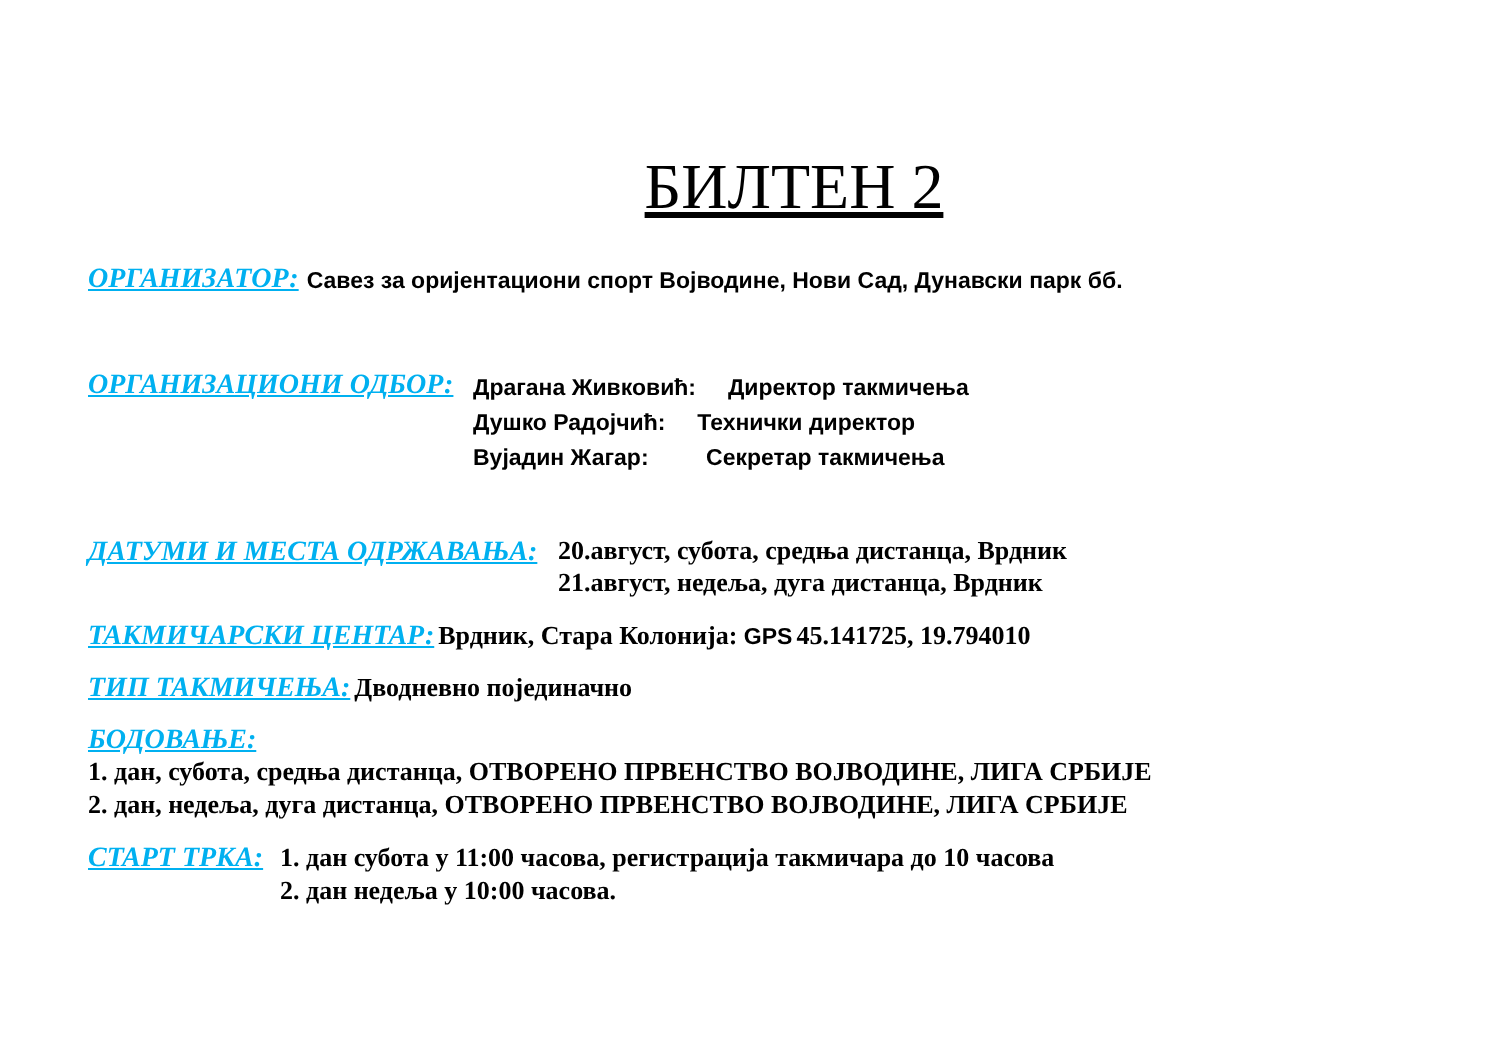БИЛТЕН 2
ОРГАНИЗАТОР: Савез за оријентациони спорт Војводине, Нови Сад, Дунавски парк бб.
ОРГАНИЗАЦИОНИ ОДБОР:
Драгана Живковић: Директор такмичења
Душко Радојчић: Технички директор
Вујадин Жагар: Секретар такмичења
ДАТУМИ И МЕСТА ОДРЖАВАЊА:
20.август, субота, средња дистанца, Врдник
21.август, недеља, дуга дистанца, Врдник
ТАКМИЧАРСКИ ЦЕНТАР: Врдник, Стара Колонија: GPS 45.141725, 19.794010
ТИП ТАКМИЧЕЊА: Дводневно појединачно
БОДОВАЊЕ:
1. дан, субота, средња дистанца, ОТВОРЕНО ПРВЕНСТВО ВОЈВОДИНЕ, ЛИГА СРБИЈЕ
2. дан, недеља, дуга дистанца, ОТВОРЕНО ПРВЕНСТВО ВОЈВОДИНЕ, ЛИГА СРБИЈЕ
СТАРТ ТРКА:
1. дан субота у 11:00 часова, регистрација такмичара до 10 часова
2. дан недеља у 10:00 часова.